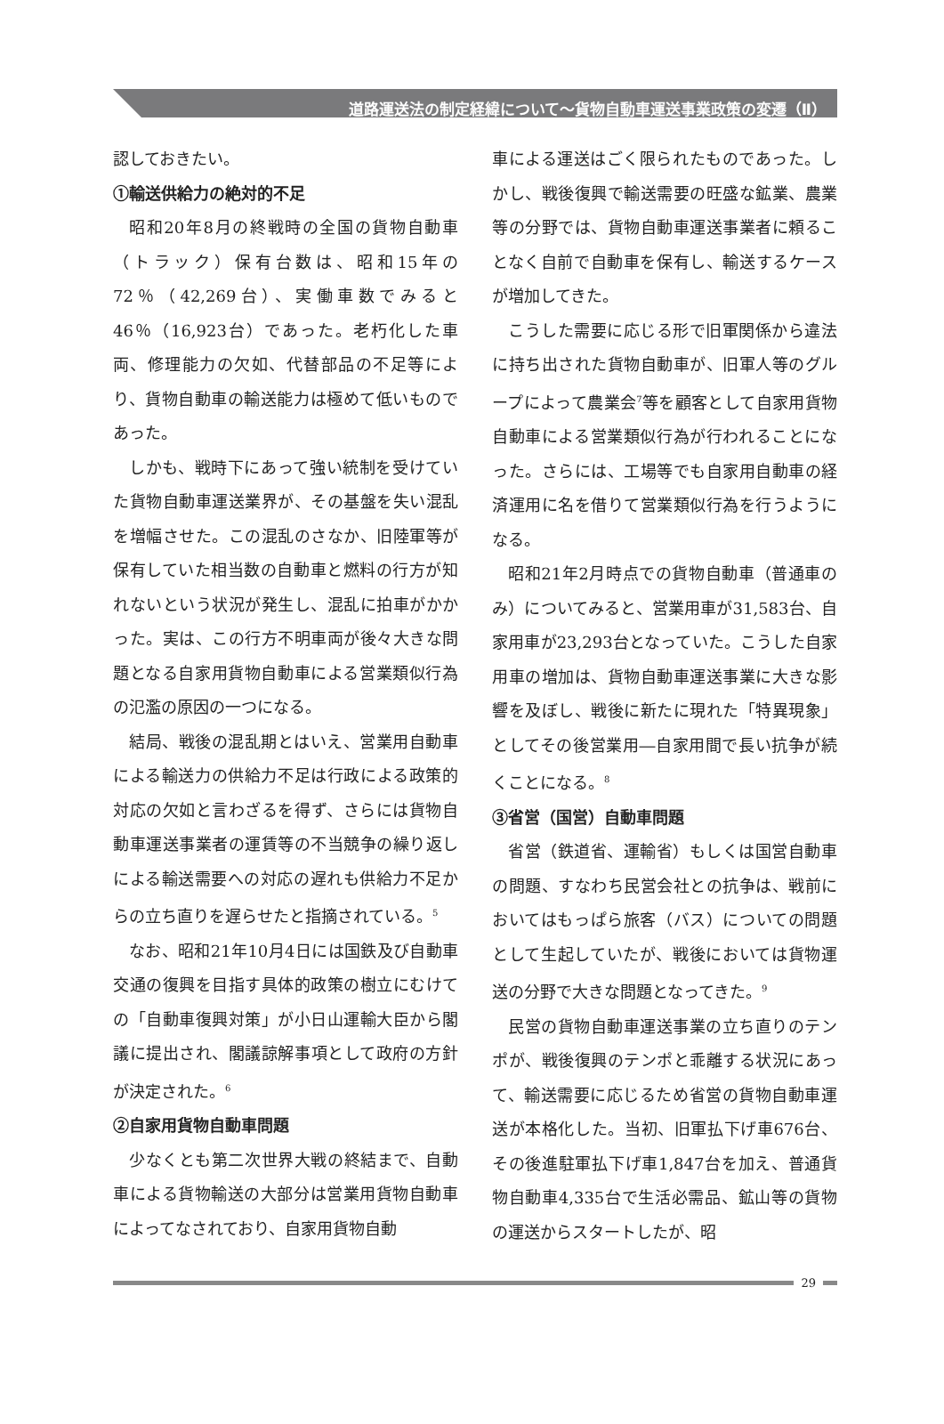道路運送法の制定経緯について～貨物自動車運送事業政策の変遷（Ⅱ）
認しておきたい。
①輸送供給力の絶対的不足
昭和20年8月の終戦時の全国の貨物自動車（トラック）保有台数は、昭和15年の72％（42,269台）、実働車数でみると46％（16,923台）であった。老朽化した車両、修理能力の欠如、代替部品の不足等により、貨物自動車の輸送能力は極めて低いものであった。
しかも、戦時下にあって強い統制を受けていた貨物自動車運送業界が、その基盤を失い混乱を増幅させた。この混乱のさなか、旧陸軍等が保有していた相当数の自動車と燃料の行方が知れないという状況が発生し、混乱に拍車がかかった。実は、この行方不明車両が後々大きな問題となる自家用貨物自動車による営業類似行為の氾濫の原因の一つになる。
結局、戦後の混乱期とはいえ、営業用自動車による輸送力の供給力不足は行政による政策的対応の欠如と言わざるを得ず、さらには貨物自動車運送事業者の運賃等の不当競争の繰り返しによる輸送需要への対応の遅れも供給力不足からの立ち直りを遅らせたと指摘されている。<sup>5</sup>
なお、昭和21年10月4日には国鉄及び自動車交通の復興を目指す具体的政策の樹立にむけての「自動車復興対策」が小日山運輸大臣から閣議に提出され、閣議諒解事項として政府の方針が決定された。<sup>6</sup>
②自家用貨物自動車問題
少なくとも第二次世界大戦の終結まで、自動車による貨物輸送の大部分は営業用貨物自動車によってなされており、自家用貨物自動
車による運送はごく限られたものであった。しかし、戦後復興で輸送需要の旺盛な鉱業、農業等の分野では、貨物自動車運送事業者に頼ることなく自前で自動車を保有し、輸送するケースが増加してきた。
こうした需要に応じる形で旧軍関係から違法に持ち出された貨物自動車が、旧軍人等のグループによって農業会<sup>7</sup>等を顧客として自家用貨物自動車による営業類似行為が行われることになった。さらには、工場等でも自家用自動車の経済運用に名を借りて営業類似行為を行うようになる。
昭和21年2月時点での貨物自動車（普通車のみ）についてみると、営業用車が31,583台、自家用車が23,293台となっていた。こうした自家用車の増加は、貨物自動車運送事業に大きな影響を及ぼし、戦後に新たに現れた「特異現象」としてその後営業用―自家用間で長い抗争が続くことになる。<sup>8</sup>
③省営（国営）自動車問題
省営（鉄道省、運輸省）もしくは国営自動車の問題、すなわち民営会社との抗争は、戦前においてはもっぱら旅客（バス）についての問題として生起していたが、戦後においては貨物運送の分野で大きな問題となってきた。<sup>9</sup>
民営の貨物自動車運送事業の立ち直りのテンポが、戦後復興のテンポと乖離する状況にあって、輸送需要に応じるため省営の貨物自動車運送が本格化した。当初、旧軍払下げ車676台、その後進駐軍払下げ車1,847台を加え、普通貨物自動車4,335台で生活必需品、鉱山等の貨物の運送からスタートしたが、昭
29